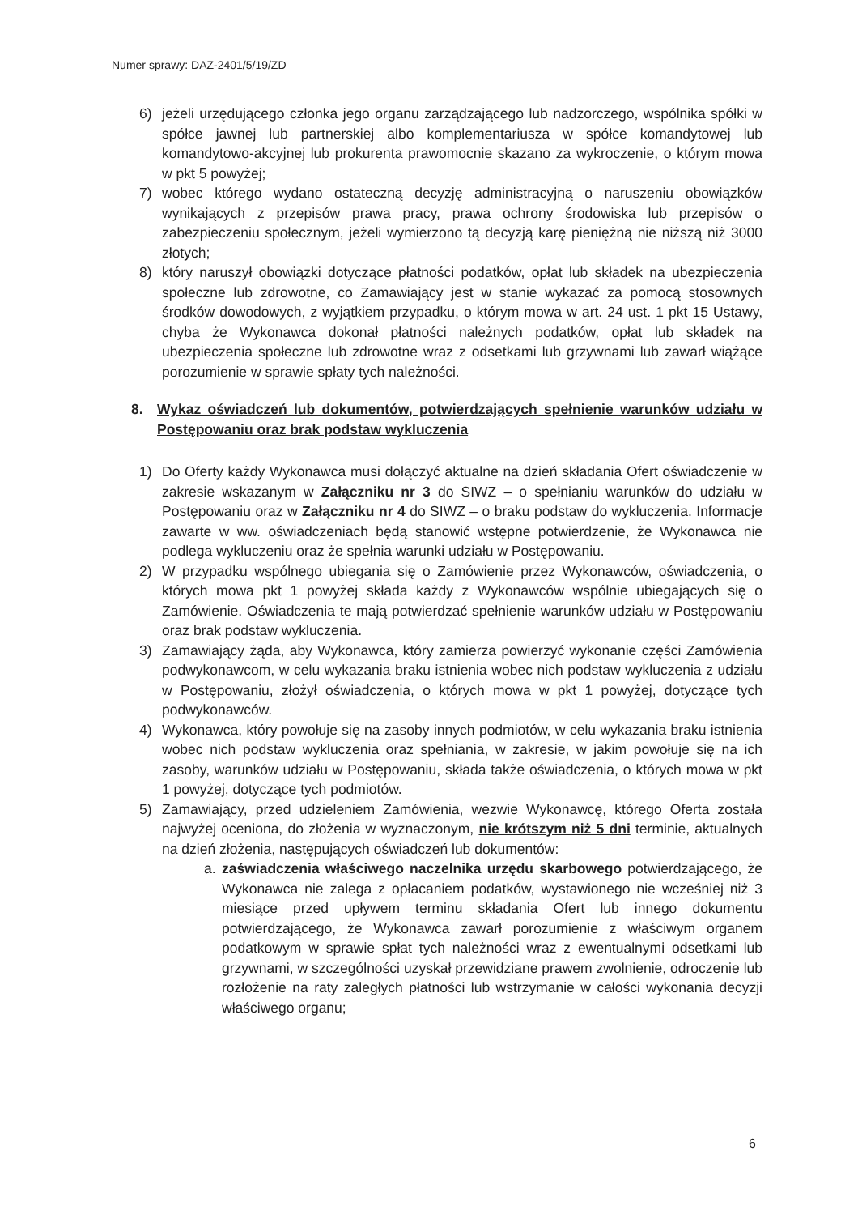Numer sprawy: DAZ-2401/5/19/ZD
6) jeżeli urzędującego członka jego organu zarządzającego lub nadzorczego, wspólnika spółki w spółce jawnej lub partnerskiej albo komplementariusza w spółce komandytowej lub komandytowo-akcyjnej lub prokurenta prawomocnie skazano za wykroczenie, o którym mowa w pkt 5 powyżej;
7) wobec którego wydano ostateczną decyzję administracyjną o naruszeniu obowiązków wynikających z przepisów prawa pracy, prawa ochrony środowiska lub przepisów o zabezpieczeniu społecznym, jeżeli wymierzono tą decyzją karę pieniężną nie niższą niż 3000 złotych;
8) który naruszył obowiązki dotyczące płatności podatków, opłat lub składek na ubezpieczenia społeczne lub zdrowotne, co Zamawiający jest w stanie wykazać za pomocą stosownych środków dowodowych, z wyjątkiem przypadku, o którym mowa w art. 24 ust. 1 pkt 15 Ustawy, chyba że Wykonawca dokonał płatności należnych podatków, opłat lub składek na ubezpieczenia społeczne lub zdrowotne wraz z odsetkami lub grzywnami lub zawarł wiążące porozumienie w sprawie spłaty tych należności.
8. Wykaz oświadczeń lub dokumentów, potwierdzających spełnienie warunków udziału w Postępowaniu oraz brak podstaw wykluczenia
1) Do Oferty każdy Wykonawca musi dołączyć aktualne na dzień składania Ofert oświadczenie w zakresie wskazanym w Załączniku nr 3 do SIWZ – o spełnianiu warunków do udziału w Postępowaniu oraz w Załączniku nr 4 do SIWZ – o braku podstaw do wykluczenia. Informacje zawarte w ww. oświadczeniach będą stanowić wstępne potwierdzenie, że Wykonawca nie podlega wykluczeniu oraz że spełnia warunki udziału w Postępowaniu.
2) W przypadku wspólnego ubiegania się o Zamówienie przez Wykonawców, oświadczenia, o których mowa pkt 1 powyżej składa każdy z Wykonawców wspólnie ubiegających się o Zamówienie. Oświadczenia te mają potwierdzać spełnienie warunków udziału w Postępowaniu oraz brak podstaw wykluczenia.
3) Zamawiający żąda, aby Wykonawca, który zamierza powierzyć wykonanie części Zamówienia podwykonawcom, w celu wykazania braku istnienia wobec nich podstaw wykluczenia z udziału w Postępowaniu, złożył oświadczenia, o których mowa w pkt 1 powyżej, dotyczące tych podwykonawców.
4) Wykonawca, który powołuje się na zasoby innych podmiotów, w celu wykazania braku istnienia wobec nich podstaw wykluczenia oraz spełniania, w zakresie, w jakim powołuje się na ich zasoby, warunków udziału w Postępowaniu, składa także oświadczenia, o których mowa w pkt 1 powyżej, dotyczące tych podmiotów.
5) Zamawiający, przed udzieleniem Zamówienia, wezwie Wykonawcę, którego Oferta została najwyżej oceniona, do złożenia w wyznaczonym, nie krótszym niż 5 dni terminie, aktualnych na dzień złożenia, następujących oświadczeń lub dokumentów:
a. zaświadczenia właściwego naczelnika urzędu skarbowego potwierdzającego, że Wykonawca nie zalega z opłacaniem podatków, wystawionego nie wcześniej niż 3 miesiące przed upływem terminu składania Ofert lub innego dokumentu potwierdzającego, że Wykonawca zawarł porozumienie z właściwym organem podatkowym w sprawie spłat tych należności wraz z ewentualnymi odsetkami lub grzywnami, w szczególności uzyskał przewidziane prawem zwolnienie, odroczenie lub rozłożenie na raty zaległych płatności lub wstrzymanie w całości wykonania decyzji właściwego organu;
6